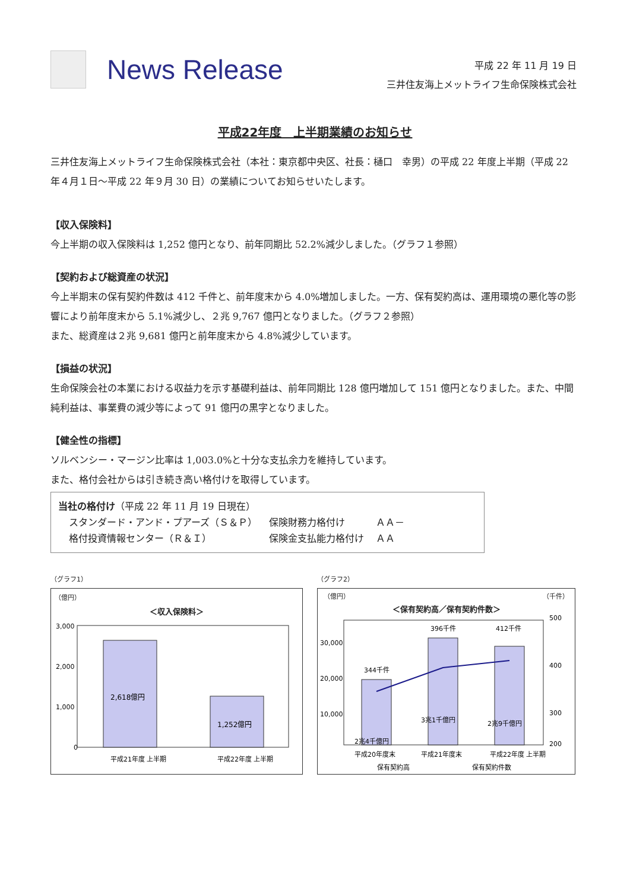News Release
平成 22 年 11 月 19 日
三井住友海上メットライフ生命保険株式会社
平成22年度　上半期業績のお知らせ
三井住友海上メットライフ生命保険株式会社（本社：東京都中央区、社長：樋口　幸男）の平成 22 年度上半期（平成 22 年４月１日～平成 22 年９月 30 日）の業績についてお知らせいたします。
【収入保険料】
今上半期の収入保険料は 1,252 億円となり、前年同期比 52.2%減少しました。（グラフ１参照）
【契約および総資産の状況】
今上半期末の保有契約件数は 412 千件と、前年度末から 4.0%増加しました。一方、保有契約高は、運用環境の悪化等の影響により前年度末から 5.1%減少し、２兆 9,767 億円となりました。（グラフ２参照）
また、総資産は２兆 9,681 億円と前年度末から 4.8%減少しています。
【損益の状況】
生命保険会社の本業における収益力を示す基礎利益は、前年同期比 128 億円増加して 151 億円となりました。また、中間純利益は、事業費の減少等によって 91 億円の黒字となりました。
【健全性の指標】
ソルベンシー・マージン比率は 1,003.0%と十分な支払余力を維持しています。
また、格付会社からは引き続き高い格付けを取得しています。
当社の格付け（平成 22 年 11 月 19 日現在）
| スタンダード・アンド・プアーズ（Ｓ＆Ｐ） | 保険財務力格付け | ＡＡ－ |
| 格付投資情報センター（Ｒ＆Ｉ） | 保険金支払能力格付け | ＡＡ |
（グラフ1）
（億円）
＜収入保険料＞
3,000
2,000
1,000
0
2,618億円
1,252億円
平成21年度 上半期
平成22年度 上半期
（グラフ2）
（億円） （千件）
＜保有契約高／保有契約件数＞
30,000
20,000
10,000
500
400
300
200
344千件
396千件
412千件
2兆4千億円
3兆1千億円
2兆9千億円
平成20年度末
平成21年度末
平成22年度 上半期
保有契約高
保有契約件数